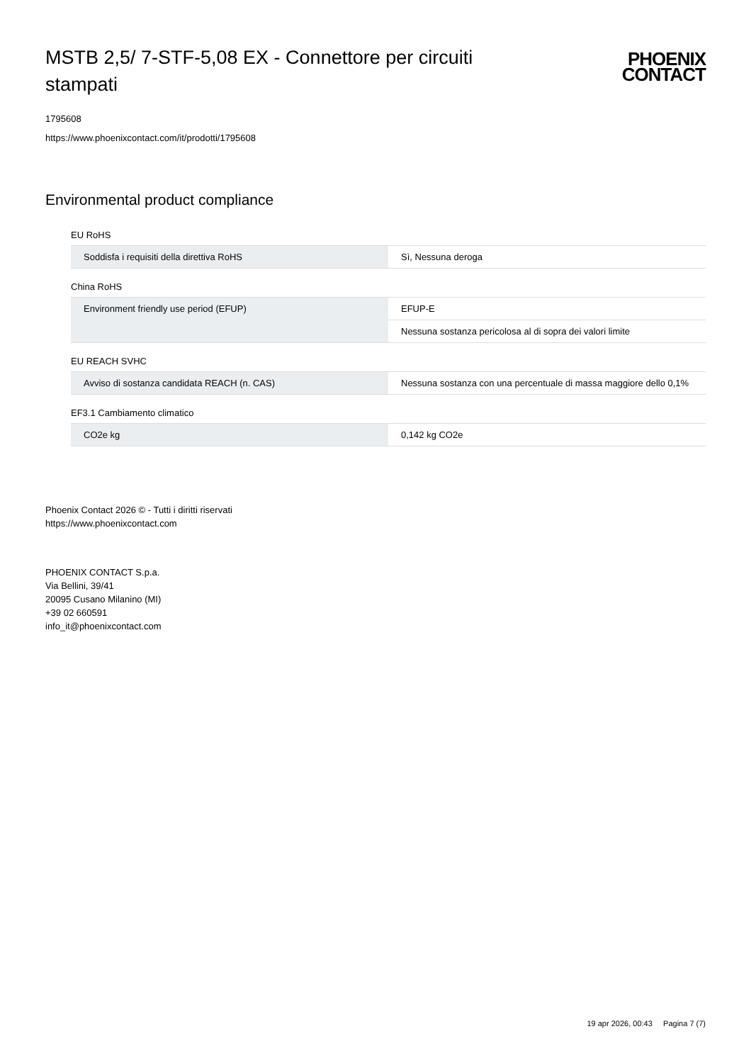MSTB 2,5/ 7-STF-5,08 EX - Connettore per circuiti stampati
PHOENIX
CONTACT
1795608
https://www.phoenixcontact.com/it/prodotti/1795608
Environmental product compliance
EU RoHS
| Soddisfa i requisiti della direttiva RoHS | Sì, Nessuna deroga |
China RoHS
| Environment friendly use period (EFUP) | EFUP-E |
| | Nessuna sostanza pericolosa al di sopra dei valori limite |
EU REACH SVHC
| Avviso di sostanza candidata REACH (n. CAS) | Nessuna sostanza con una percentuale di massa maggiore dello 0,1% |
EF3.1 Cambiamento climatico
| CO2e kg | 0,142 kg CO2e |
Phoenix Contact 2026 © - Tutti i diritti riservati
https://www.phoenixcontact.com
PHOENIX CONTACT S.p.a.
Via Bellini, 39/41
20095 Cusano Milanino (MI)
+39 02 660591
info_it@phoenixcontact.com
19 apr 2026, 00:43 Pagina 7 (7)